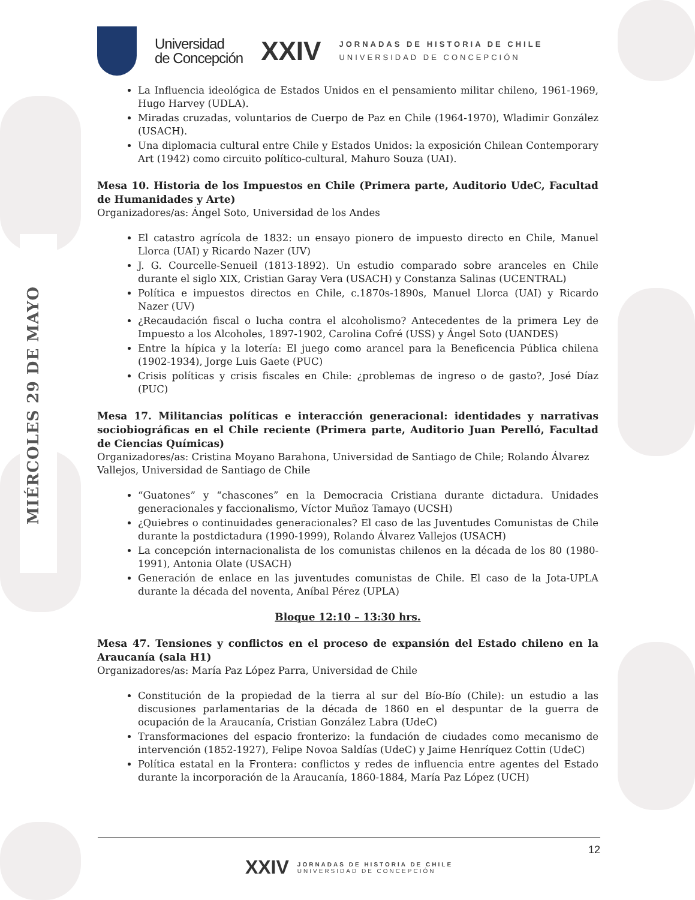MIÉRCOLES 29 DE MAYO
Universidad
de Concepción
XXIV
JORNADAS DE HISTORIA DE CHILE
UNIVERSIDAD DE CONCEPCIÓN
La Influencia ideológica de Estados Unidos en el pensamiento militar chileno, 1961-1969, Hugo Harvey (UDLA).
Miradas cruzadas, voluntarios de Cuerpo de Paz en Chile (1964-1970), Wladimir González (USACH).
Una diplomacia cultural entre Chile y Estados Unidos: la exposición Chilean Contemporary Art (1942) como circuito político-cultural, Mahuro Souza (UAI).
Mesa 10. Historia de los Impuestos en Chile (Primera parte, Auditorio UdeC, Facultad de Humanidades y Arte)
Organizadores/as: Ángel Soto, Universidad de los Andes
El catastro agrícola de 1832: un ensayo pionero de impuesto directo en Chile, Manuel Llorca (UAI) y Ricardo Nazer (UV)
J. G. Courcelle-Senueil (1813-1892). Un estudio comparado sobre aranceles en Chile durante el siglo XIX, Cristian Garay Vera (USACH) y Constanza Salinas (UCENTRAL)
Política e impuestos directos en Chile, c.1870s-1890s, Manuel Llorca (UAI) y Ricardo Nazer (UV)
¿Recaudación fiscal o lucha contra el alcoholismo? Antecedentes de la primera Ley de Impuesto a los Alcoholes, 1897-1902, Carolina Cofré (USS) y Ángel Soto (UANDES)
Entre la hípica y la lotería: El juego como arancel para la Beneficencia Pública chilena (1902-1934), Jorge Luis Gaete (PUC)
Crisis políticas y crisis fiscales en Chile: ¿problemas de ingreso o de gasto?, José Díaz (PUC)
Mesa 17. Militancias políticas e interacción generacional: identidades y narrativas sociobiográficas en el Chile reciente (Primera parte, Auditorio Juan Perelló, Facultad de Ciencias Químicas)
Organizadores/as: Cristina Moyano Barahona, Universidad de Santiago de Chile; Rolando Álvarez Vallejos, Universidad de Santiago de Chile
“Guatones” y “chascones” en la Democracia Cristiana durante dictadura. Unidades generacionales y faccionalismo, Víctor Muñoz Tamayo (UCSH)
¿Quiebres o continuidades generacionales? El caso de las Juventudes Comunistas de Chile durante la postdictadura (1990-1999), Rolando Álvarez Vallejos (USACH)
La concepción internacionalista de los comunistas chilenos en la década de los 80 (1980-1991), Antonia Olate (USACH)
Generación de enlace en las juventudes comunistas de Chile. El caso de la Jota-UPLA durante la década del noventa, Aníbal Pérez (UPLA)
Bloque 12:10 – 13:30 hrs.
Mesa 47. Tensiones y conflictos en el proceso de expansión del Estado chileno en la Araucanía (sala H1)
Organizadores/as: María Paz López Parra, Universidad de Chile
Constitución de la propiedad de la tierra al sur del Bío-Bío (Chile): un estudio a las discusiones parlamentarias de la década de 1860 en el despuntar de la guerra de ocupación de la Araucanía, Cristian González Labra (UdeC)
Transformaciones del espacio fronterizo: la fundación de ciudades como mecanismo de intervención (1852-1927), Felipe Novoa Saldías (UdeC) y Jaime Henríquez Cottin (UdeC)
Política estatal en la Frontera: conflictos y redes de influencia entre agentes del Estado durante la incorporación de la Araucanía, 1860-1884, María Paz López (UCH)
12
XXIV JORNADAS DE HISTORIA DE CHILE
UNIVERSIDAD DE CONCEPCIÓN